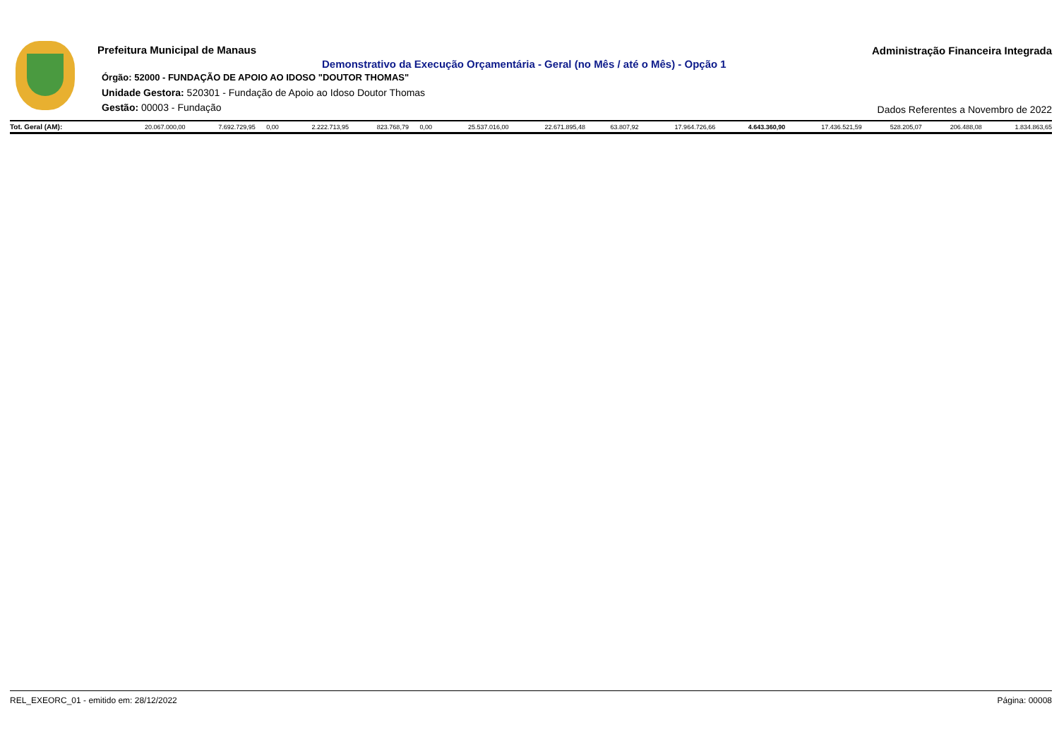Prefeitura Municipal de Manaus
Administração Financeira Integrada
Demonstrativo da Execução Orçamentária - Geral (no Mês / até o Mês) - Opção 1
Órgão: 52000 - FUNDAÇÃO DE APOIO AO IDOSO "DOUTOR THOMAS"
Unidade Gestora: 520301 - Fundação de Apoio ao Idoso Doutor Thomas
Gestão: 00003 - Fundação
Dados Referentes a Novembro de 2022
| Tot. Geral (AM): | 20.067.000,00 | 7.692.729,95 | 0,00 | 2.222.713,95 | 823.768,79 | 0,00 | 25.537.016,00 | 22.671.895,48 | 63.807,92 | 17.964.726,66 | 4.643.360,90 | 17.436.521,59 | 528.205,07 | 206.488,08 | 1.834.863,65 |
REL_EXEORC_01 - emitido em: 28/12/2022 Página: 00008